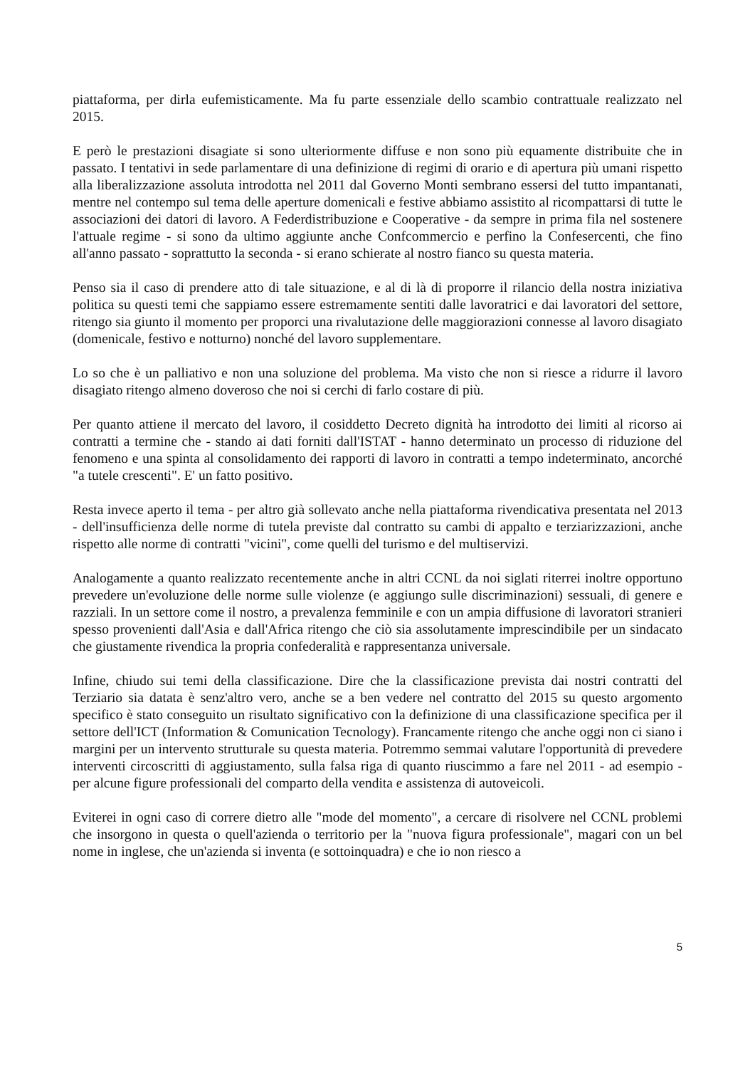piattaforma, per dirla eufemisticamente. Ma fu parte essenziale dello scambio contrattuale realizzato nel 2015.
E però le prestazioni disagiate si sono ulteriormente diffuse e non sono più equamente distribuite che in passato. I tentativi in sede parlamentare di una definizione di regimi di orario e di apertura più umani rispetto alla liberalizzazione assoluta introdotta nel 2011 dal Governo Monti sembrano essersi del tutto impantanati, mentre nel contempo sul tema delle aperture domenicali e festive abbiamo assistito al ricompattarsi di tutte le associazioni dei datori di lavoro. A Federdistribuzione e Cooperative - da sempre in prima fila nel sostenere l'attuale regime - si sono da ultimo aggiunte anche Confcommercio e perfino la Confesercenti, che fino all'anno passato - soprattutto la seconda - si erano schierate al nostro fianco su questa materia.
Penso sia il caso di prendere atto di tale situazione, e al di là di proporre il rilancio della nostra iniziativa politica su questi temi che sappiamo essere estremamente sentiti dalle lavoratrici e dai lavoratori del settore, ritengo sia giunto il momento per proporci una rivalutazione delle maggiorazioni connesse al lavoro disagiato (domenicale, festivo e notturno) nonché del lavoro supplementare.
Lo so che è un palliativo e non una soluzione del problema. Ma visto che non si riesce a ridurre il lavoro disagiato ritengo almeno doveroso che noi si cerchi di farlo costare di più.
Per quanto attiene il mercato del lavoro, il cosiddetto Decreto dignità ha introdotto dei limiti al ricorso ai contratti a termine che - stando ai dati forniti dall'ISTAT - hanno determinato un processo di riduzione del fenomeno e una spinta al consolidamento dei rapporti di lavoro in contratti a tempo indeterminato, ancorché "a tutele crescenti". E' un fatto positivo.
Resta invece aperto il tema - per altro già sollevato anche nella piattaforma rivendicativa presentata nel 2013 - dell'insufficienza delle norme di tutela previste dal contratto su cambi di appalto e terziarizzazioni, anche rispetto alle norme di contratti "vicini", come quelli del turismo e del multiservizi.
Analogamente a quanto realizzato recentemente anche in altri CCNL da noi siglati riterrei inoltre opportuno prevedere un'evoluzione delle norme sulle violenze (e aggiungo sulle discriminazioni) sessuali, di genere e razziali. In un settore come il nostro, a prevalenza femminile e con un ampia diffusione di lavoratori stranieri spesso provenienti dall'Asia e dall'Africa ritengo che ciò sia assolutamente imprescindibile per un sindacato che giustamente rivendica la propria confederalità e rappresentanza universale.
Infine, chiudo sui temi della classificazione. Dire che la classificazione prevista dai nostri contratti del Terziario sia datata è senz'altro vero, anche se a ben vedere nel contratto del 2015 su questo argomento specifico è stato conseguito un risultato significativo con la definizione di una classificazione specifica per il settore dell'ICT (Information & Comunication Tecnology). Francamente ritengo che anche oggi non ci siano i margini per un intervento strutturale su questa materia. Potremmo semmai valutare l'opportunità di prevedere interventi circoscritti di aggiustamento, sulla falsa riga di quanto riuscimmo a fare nel 2011 - ad esempio - per alcune figure professionali del comparto della vendita e assistenza di autoveicoli.
Eviterei in ogni caso di correre dietro alle "mode del momento", a cercare di risolvere nel CCNL problemi che insorgono in questa o quell'azienda o territorio per la "nuova figura professionale", magari con un bel nome in inglese, che un'azienda si inventa (e sottoinquadra) e che io non riesco a
5